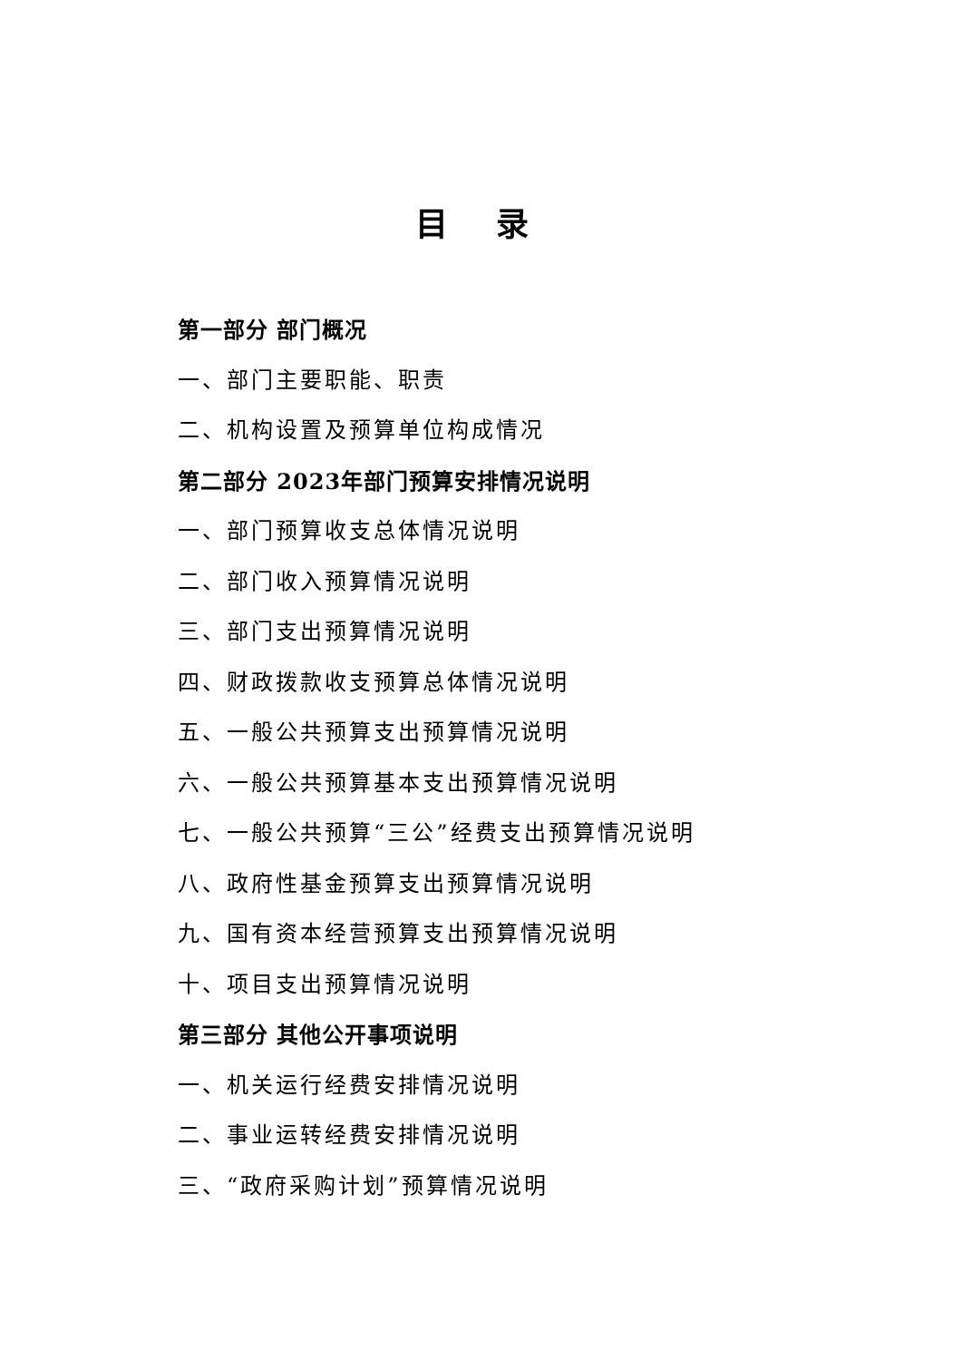目 录
第一部分 部门概况
一、部门主要职能、职责
二、机构设置及预算单位构成情况
第二部分 2023年部门预算安排情况说明
一、部门预算收支总体情况说明
二、部门收入预算情况说明
三、部门支出预算情况说明
四、财政拨款收支预算总体情况说明
五、一般公共预算支出预算情况说明
六、一般公共预算基本支出预算情况说明
七、一般公共预算“三公”经费支出预算情况说明
八、政府性基金预算支出预算情况说明
九、国有资本经营预算支出预算情况说明
十、项目支出预算情况说明
第三部分 其他公开事项说明
一、机关运行经费安排情况说明
二、事业运转经费安排情况说明
三、“政府采购计划”预算情况说明